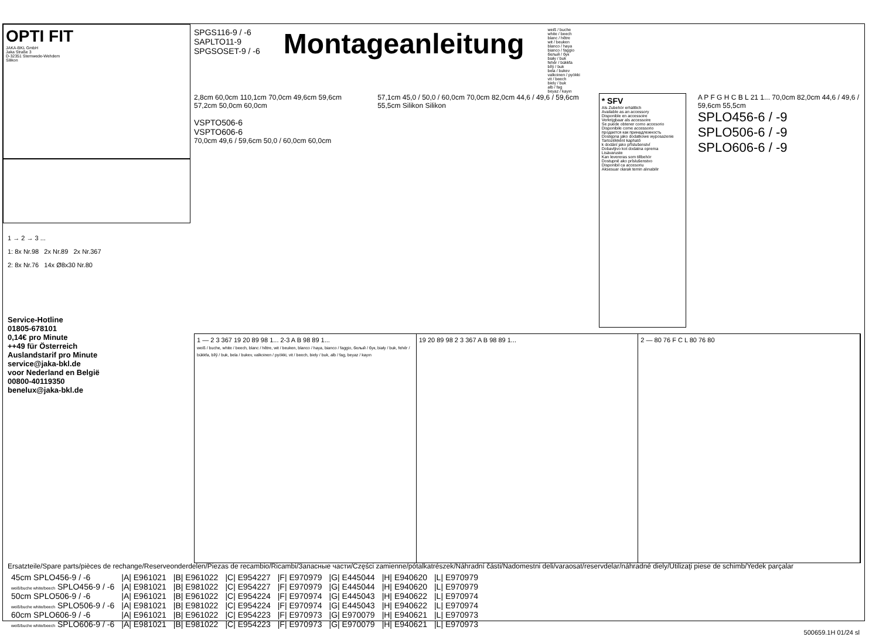OPTI FIT
JAKA-BKL GmbH
Jaka Straße 3
D-32351 Stemwede-Wehdem
Silikon
1 → 2 → 3 ...
1: 8x Nr.98 2x Nr.89 2x Nr.367
2: 8x Nr.76 14x Ø8x30 Nr.80
Service-Hotline
01805-678101
0,14€ pro Minute
++49 für Österreich
Auslandstarif pro Minute
service@jaka-bkl.de
voor Nederland en België
00800-40119350
benelux@jaka-bkl.de
SPGS116-9 / -6
SAPLTO11-9
SPGSOSET-9 / -6
Montageanleitung
weiß / buche
white / beech
blanc / hêtre
wit / beuken
blanco / haya
bianco / faggio
белый / бук
biały / buk
fehér / bükkfa
bílý / buk
bela / bukev
valkoinen / pyökki
vit / beech
biely / buk
alb / fag
beyaz / kayın
2,8cm 60,0cm 110,1cm 70,0cm 49,6cm 59,6cm 57,2cm 50,0cm 60,0cm
VSPTO506-6
VSPTO606-6
70,0cm 49,6 / 59,6cm 50,0 / 60,0cm 60,0cm
57,1cm 45,0 / 50,0 / 60,0cm 70,0cm 82,0cm 44,6 / 49,6 / 59,6cm 55,5cm Silikon Silikon
* SFV
Als Zubehör erhältlich
Available as an accessory
Disponible en accessoire
Verkrijgbaar als accessoire
Se puede obtener como accesorio
Disponibile come accessorio
продается как принадлежность
Dostępna jako dodatkowe wyposażenie
Tartozékként kapható
k dodání jako příslušenství
Dobavljivo kot dodatna oprema
Lisävaruste
Kan levereras som tillbehör
Dostupné ako príslušenstvo
Disponibil ca accesoriu
Aksesuar olarak temin alınabilir
A P F G H C B L 21 1... 70,0cm 82,0cm 44,6 / 49,6 / 59,6cm 55,5cm
SPLO456-6 / -9
SPLO506-6 / -9
SPLO606-6 / -9
1 — 2 3 367 19 20 89 98 1... 2-3 A B 98 89 1...
weiß / buche, white / beech, blanc / hêtre, wit / beuken, blanco / haya, bianco / faggio, белый / бук, biały / buk, fehér / bükkfa, bílý / buk, bela / bukev, valkoinen / pyökki, vit / beech, biely / buk, alb / fag, beyaz / kayın
19 20 89 98 2 3 367 A B 98 89 1...
2 — 80 76 F C L 80 76 80
Ersatzteile/Spare parts/pièces de rechange/Reserveonderdelen/Piezas de recambio/Ricambi/Запасные части/Części zamienne/pótalkatrészek/Náhradní části/Nadomestni deli/varaosat/reservdelar/náhradné diely/Utilizaţi piese de schimb/Yedek parçalar
| 45cm SPLO456-9 / -6 | /A/ E961021 | /B/ E961022 | /C/ E954227 | /F/ E970979 | /G/ E445044 | /H/ E940620 | /L/ E970979 |
| weiß/buche white/beech SPLO456-9 / -6 | /A/ E981021 | /B/ E981022 | /C/ E954227 | /F/ E970979 | /G/ E445044 | /H/ E940620 | /L/ E970979 |
| 50cm SPLO506-9 / -6 | /A/ E961021 | /B/ E961022 | /C/ E954224 | /F/ E970974 | /G/ E445043 | /H/ E940622 | /L/ E970974 |
| weiß/buche white/beech SPLO506-9 / -6 | /A/ E981021 | /B/ E981022 | /C/ E954224 | /F/ E970974 | /G/ E445043 | /H/ E940622 | /L/ E970974 |
| 60cm SPLO606-9 / -6 | /A/ E961021 | /B/ E961022 | /C/ E954223 | /F/ E970973 | /G/ E970079 | /H/ E940621 | /L/ E970973 |
| weiß/buche white/beech SPLO606-9 / -6 | /A/ E981021 | /B/ E981022 | /C/ E954223 | /F/ E970973 | /G/ E970079 | /H/ E940621 | /L/ E970973 |
500659.1H 01/24 sl